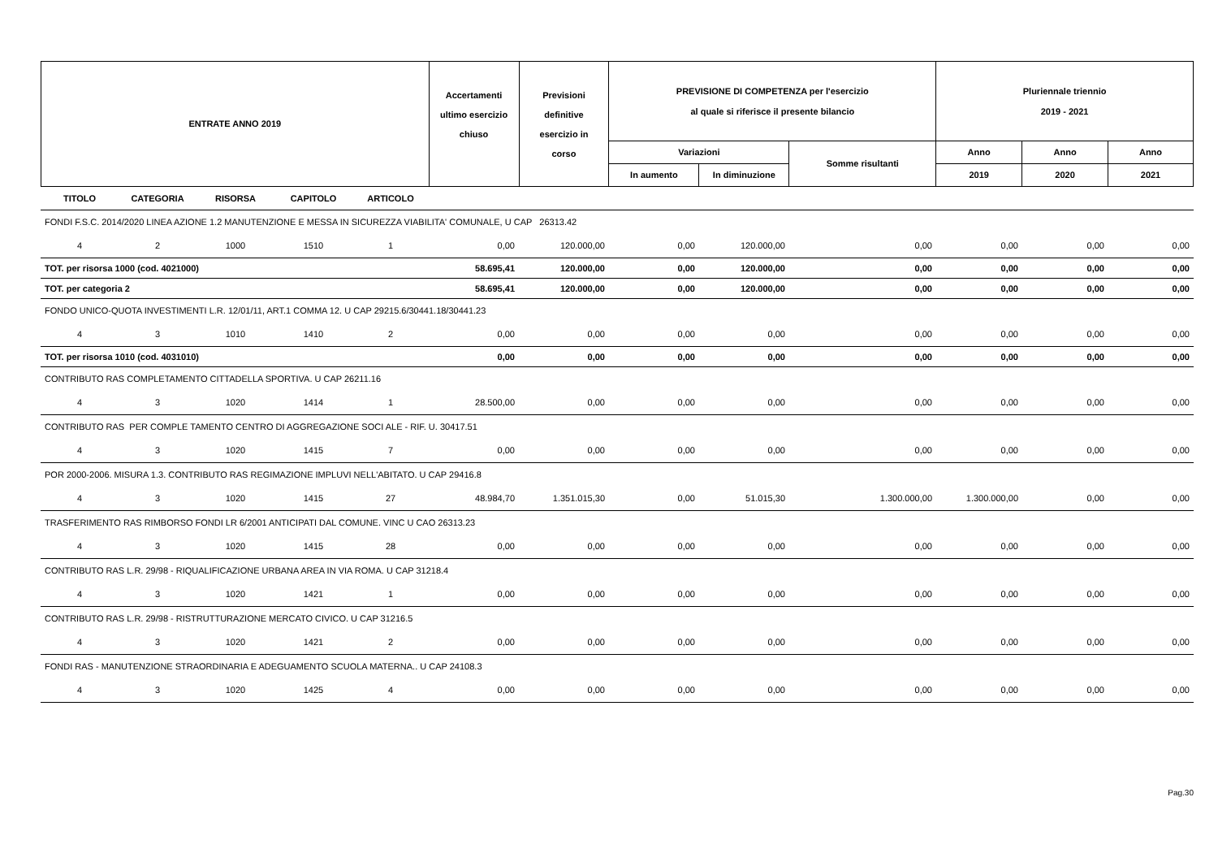| ENTRATE ANNO 2019 | Accertamenti ultimo esercizio chiuso | Previsioni definitive esercizio in corso | PREVISIONE DI COMPETENZA per l'esercizio al quale si riferisce il presente bilancio | | | Pluriennale triennio 2019 - 2021 | | |
| | | | Variazioni | | Somme risultanti | Anno | Anno | Anno |
| | | | In aumento | In diminuzione | | 2019 | 2020 | 2021 |
| TITOLO | CATEGORIA | RISORSA | CAPITOLO | ARTICOLO | | | | | | | | |
| FONDI F.S.C. 2014/2020 LINEA AZIONE 1.2 MANUTENZIONE E MESSA IN SICUREZZA VIABILITA' COMUNALE, U CAP 26313.42 | | | | | | | | | | | | |
| 4 | 2 | 1000 | 1510 | 1 | 0,00 | 120.000,00 | 0,00 | 120.000,00 | 0,00 | 0,00 | 0,00 | 0,00 |
| TOT. per risorsa 1000 (cod. 4021000) | | | | | 58.695,41 | 120.000,00 | 0,00 | 120.000,00 | 0,00 | 0,00 | 0,00 | 0,00 |
| TOT. per categoria 2 | | | | | 58.695,41 | 120.000,00 | 0,00 | 120.000,00 | 0,00 | 0,00 | 0,00 | 0,00 |
| FONDO UNICO-QUOTA INVESTIMENTI L.R. 12/01/11, ART.1 COMMA 12. U CAP 29215.6/30441.18/30441.23 | | | | | | | | | | | | |
| 4 | 3 | 1010 | 1410 | 2 | 0,00 | 0,00 | 0,00 | 0,00 | 0,00 | 0,00 | 0,00 | 0,00 |
| TOT. per risorsa 1010 (cod. 4031010) | | | | | 0,00 | 0,00 | 0,00 | 0,00 | 0,00 | 0,00 | 0,00 | 0,00 |
| CONTRIBUTO RAS COMPLETAMENTO CITTADELLA SPORTIVA. U CAP 26211.16 | | | | | | | | | | | | |
| 4 | 3 | 1020 | 1414 | 1 | 28.500,00 | 0,00 | 0,00 | 0,00 | 0,00 | 0,00 | 0,00 | 0,00 |
| CONTRIBUTO RAS PER COMPLE TAMENTO CENTRO DI AGGREGAZIONE SOCI ALE - RIF. U. 30417.51 | | | | | | | | | | | | |
| 4 | 3 | 1020 | 1415 | 7 | 0,00 | 0,00 | 0,00 | 0,00 | 0,00 | 0,00 | 0,00 | 0,00 |
| POR 2000-2006. MISURA 1.3. CONTRIBUTO RAS REGIMAZIONE IMPLUVI NELL'ABITATO. U CAP 29416.8 | | | | | | | | | | | | |
| 4 | 3 | 1020 | 1415 | 27 | 48.984,70 | 1.351.015,30 | 0,00 | 51.015,30 | 1.300.000,00 | 1.300.000,00 | 0,00 | 0,00 |
| TRASFERIMENTO RAS RIMBORSO FONDI LR 6/2001 ANTICIPATI DAL COMUNE. VINC U CAO 26313.23 | | | | | | | | | | | | |
| 4 | 3 | 1020 | 1415 | 28 | 0,00 | 0,00 | 0,00 | 0,00 | 0,00 | 0,00 | 0,00 | 0,00 |
| CONTRIBUTO RAS L.R. 29/98 - RIQUALIFICAZIONE URBANA AREA IN VIA ROMA. U CAP 31218.4 | | | | | | | | | | | | |
| 4 | 3 | 1020 | 1421 | 1 | 0,00 | 0,00 | 0,00 | 0,00 | 0,00 | 0,00 | 0,00 | 0,00 |
| CONTRIBUTO RAS L.R. 29/98 - RISTRUTTURAZIONE MERCATO CIVICO. U CAP 31216.5 | | | | | | | | | | | | |
| 4 | 3 | 1020 | 1421 | 2 | 0,00 | 0,00 | 0,00 | 0,00 | 0,00 | 0,00 | 0,00 | 0,00 |
| FONDI RAS - MANUTENZIONE STRAORDINARIA E ADEGUAMENTO SCUOLA MATERNA.. U CAP 24108.3 | | | | | | | | | | | | |
| 4 | 3 | 1020 | 1425 | 4 | 0,00 | 0,00 | 0,00 | 0,00 | 0,00 | 0,00 | 0,00 | 0,00 |
Pag.30